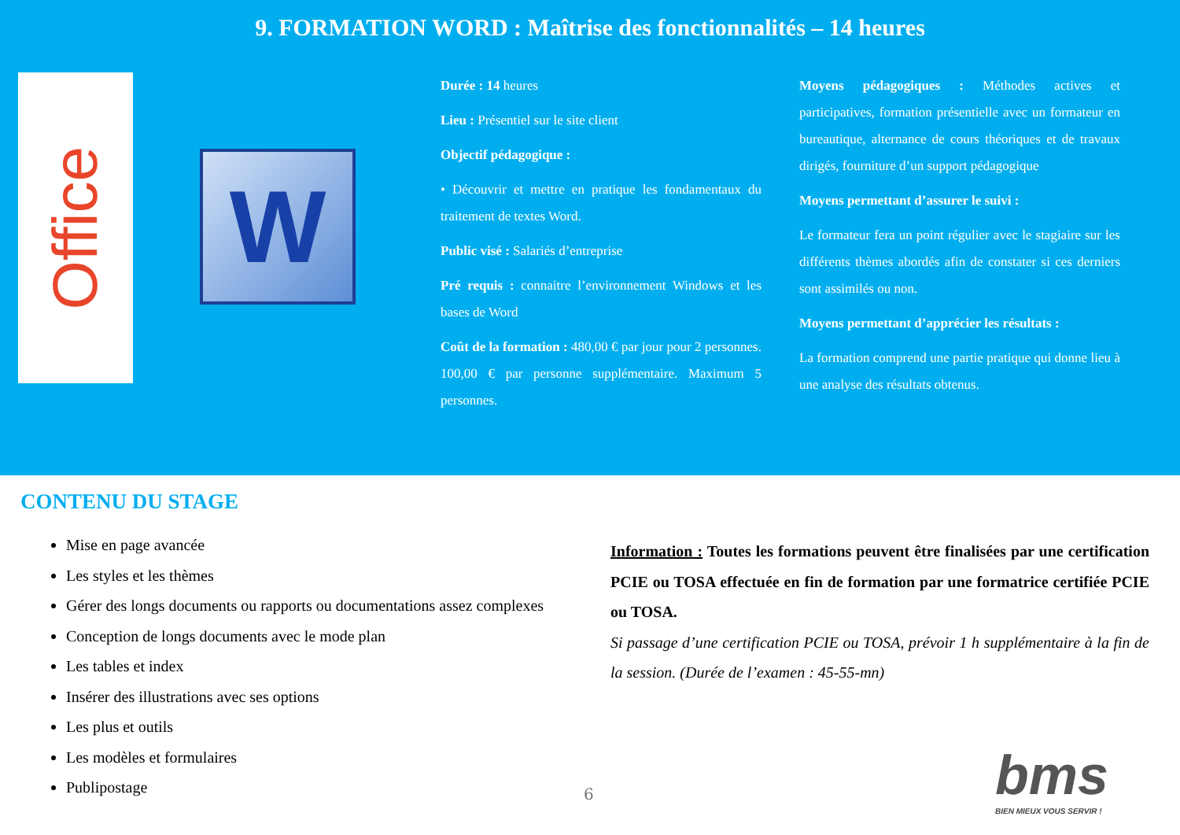9. FORMATION WORD : Maîtrise des fonctionnalités – 14 heures
Office
W
Durée : 14 heures
Lieu : Présentiel sur le site client
Objectif pédagogique :
• Découvrir et mettre en pratique les fondamentaux du traitement de textes Word.
Public visé : Salariés d’entreprise
Pré requis : connaitre l’environnement Windows et les bases de Word
Coût de la formation : 480,00 € par jour pour 2 personnes. 100,00 € par personne supplémentaire. Maximum 5 personnes.
Moyens pédagogiques : Méthodes actives et participatives, formation présentielle avec un formateur en bureautique, alternance de cours théoriques et de travaux dirigés, fourniture d’un support pédagogique
Moyens permettant d’assurer le suivi :
Le formateur fera un point régulier avec le stagiaire sur les différents thèmes abordés afin de constater si ces derniers sont assimilés ou non.
Moyens permettant d’apprécier les résultats :
La formation comprend une partie pratique qui donne lieu à une analyse des résultats obtenus.
CONTENU DU STAGE
Mise en page avancée
Les styles et les thèmes
Gérer des longs documents ou rapports ou documentations assez complexes
Conception de longs documents avec le mode plan
Les tables et index
Insérer des illustrations avec ses options
Les plus et outils
Les modèles et formulaires
Publipostage
Information : Toutes les formations peuvent être finalisées par une certification PCIE ou TOSA effectuée en fin de formation par une formatrice certifiée PCIE ou TOSA.
Si passage d’une certification PCIE ou TOSA, prévoir 1 h supplémentaire à la fin de la session. (Durée de l’examen : 45-55-mn)
6 bms
BIEN MIEUX VOUS SERVIR !